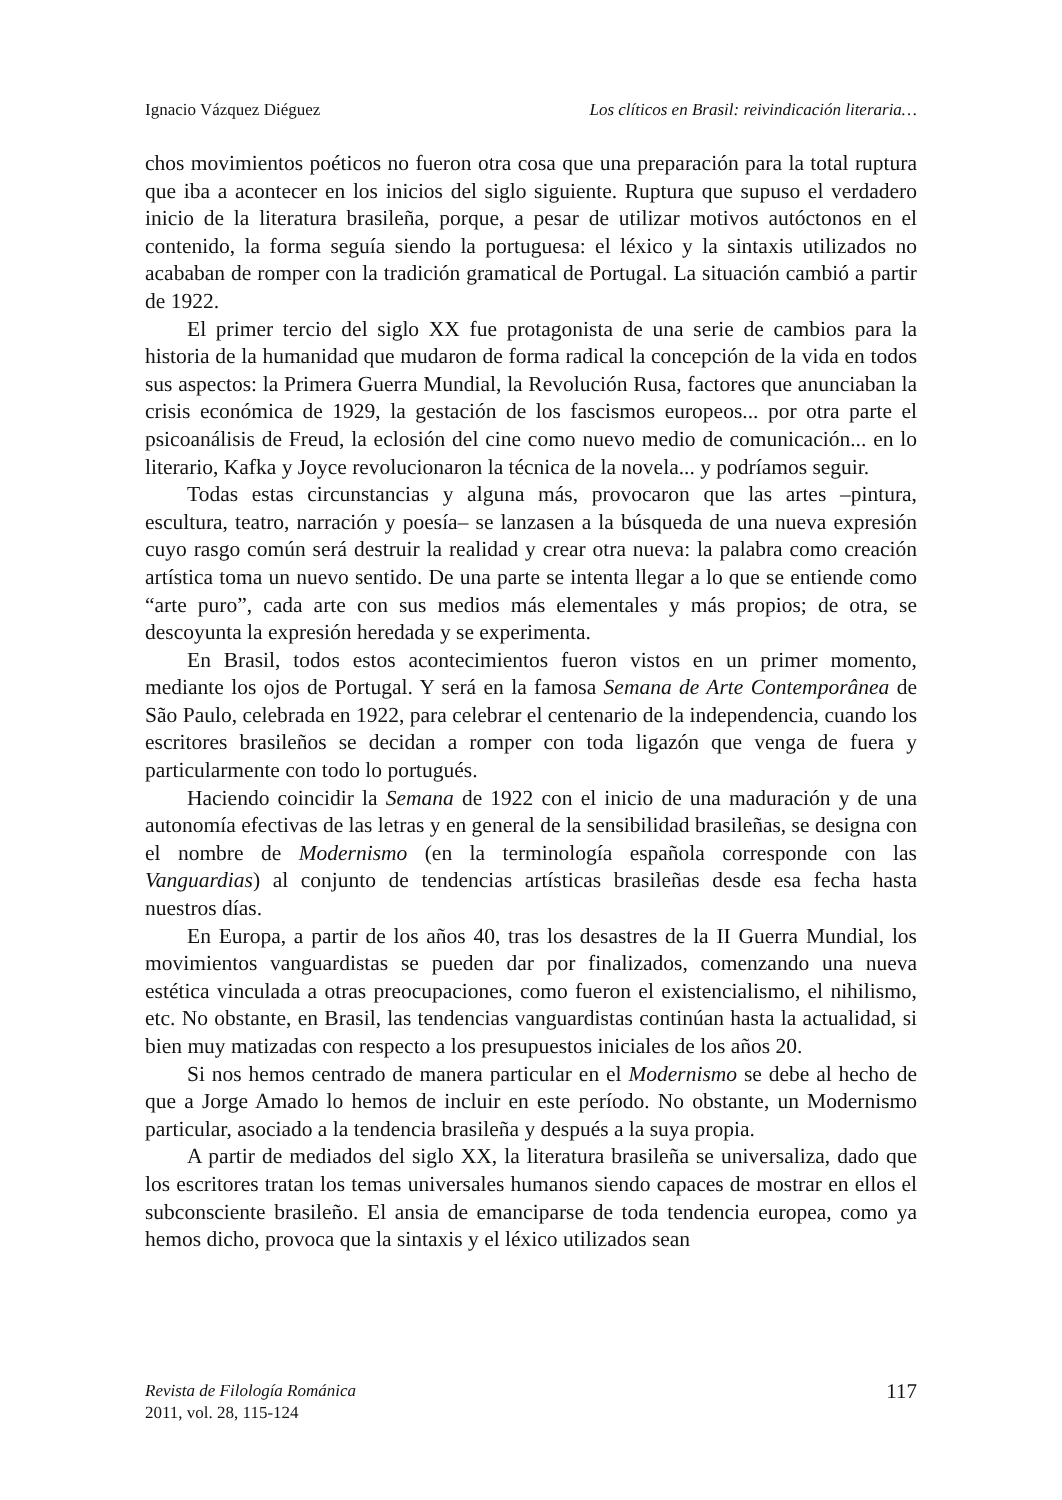Ignacio Vázquez Diéguez Los clíticos en Brasil: reivindicación literaria…
chos movimientos poéticos no fueron otra cosa que una preparación para la total ruptura que iba a acontecer en los inicios del siglo siguiente. Ruptura que supuso el verdadero inicio de la literatura brasileña, porque, a pesar de utilizar motivos autóctonos en el contenido, la forma seguía siendo la portuguesa: el léxico y la sintaxis utilizados no acababan de romper con la tradición gramatical de Portugal. La situación cambió a partir de 1922.
El primer tercio del siglo XX fue protagonista de una serie de cambios para la historia de la humanidad que mudaron de forma radical la concepción de la vida en todos sus aspectos: la Primera Guerra Mundial, la Revolución Rusa, factores que anunciaban la crisis económica de 1929, la gestación de los fascismos europeos... por otra parte el psicoanálisis de Freud, la eclosión del cine como nuevo medio de comunicación... en lo literario, Kafka y Joyce revolucionaron la técnica de la novela... y podríamos seguir.
Todas estas circunstancias y alguna más, provocaron que las artes –pintura, escultura, teatro, narración y poesía– se lanzasen a la búsqueda de una nueva expresión cuyo rasgo común será destruir la realidad y crear otra nueva: la palabra como creación artística toma un nuevo sentido. De una parte se intenta llegar a lo que se entiende como “arte puro”, cada arte con sus medios más elementales y más propios; de otra, se descoyunta la expresión heredada y se experimenta.
En Brasil, todos estos acontecimientos fueron vistos en un primer momento, mediante los ojos de Portugal. Y será en la famosa Semana de Arte Contemporânea de São Paulo, celebrada en 1922, para celebrar el centenario de la independencia, cuando los escritores brasileños se decidan a romper con toda ligazón que venga de fuera y particularmente con todo lo portugués.
Haciendo coincidir la Semana de 1922 con el inicio de una maduración y de una autonomía efectivas de las letras y en general de la sensibilidad brasileñas, se designa con el nombre de Modernismo (en la terminología española corresponde con las Vanguardias) al conjunto de tendencias artísticas brasileñas desde esa fecha hasta nuestros días.
En Europa, a partir de los años 40, tras los desastres de la II Guerra Mundial, los movimientos vanguardistas se pueden dar por finalizados, comenzando una nueva estética vinculada a otras preocupaciones, como fueron el existencialismo, el nihilismo, etc. No obstante, en Brasil, las tendencias vanguardistas continúan hasta la actualidad, si bien muy matizadas con respecto a los presupuestos iniciales de los años 20.
Si nos hemos centrado de manera particular en el Modernismo se debe al hecho de que a Jorge Amado lo hemos de incluir en este período. No obstante, un Modernismo particular, asociado a la tendencia brasileña y después a la suya propia.
A partir de mediados del siglo XX, la literatura brasileña se universaliza, dado que los escritores tratan los temas universales humanos siendo capaces de mostrar en ellos el subconsciente brasileño. El ansia de emanciparse de toda tendencia europea, como ya hemos dicho, provoca que la sintaxis y el léxico utilizados sean
Revista de Filología Románica
2011, vol. 28, 115-124
117